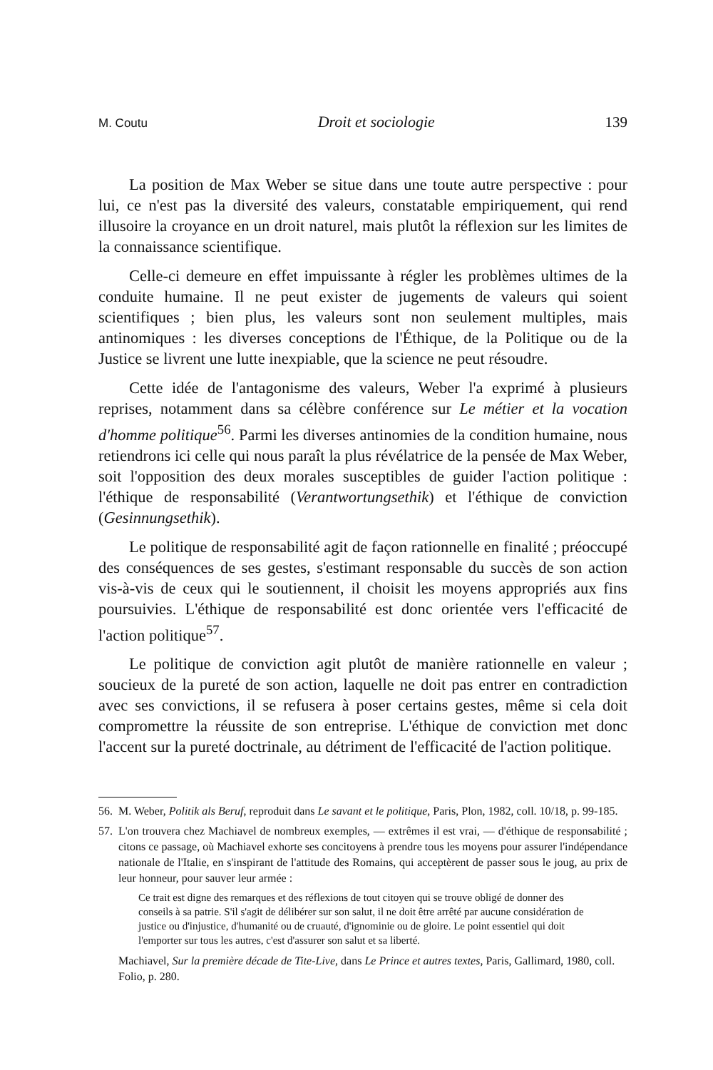M. Coutu Droit et sociologie 139
La position de Max Weber se situe dans une toute autre perspective : pour lui, ce n'est pas la diversité des valeurs, constatable empiriquement, qui rend illusoire la croyance en un droit naturel, mais plutôt la réflexion sur les limites de la connaissance scientifique.
Celle-ci demeure en effet impuissante à régler les problèmes ultimes de la conduite humaine. Il ne peut exister de jugements de valeurs qui soient scientifiques ; bien plus, les valeurs sont non seulement multiples, mais antinomiques : les diverses conceptions de l'Éthique, de la Politique ou de la Justice se livrent une lutte inexpiable, que la science ne peut résoudre.
Cette idée de l'antagonisme des valeurs, Weber l'a exprimé à plusieurs reprises, notamment dans sa célèbre conférence sur Le métier et la vocation d'homme politique<sup>56</sup>. Parmi les diverses antinomies de la condition humaine, nous retiendrons ici celle qui nous paraît la plus révélatrice de la pensée de Max Weber, soit l'opposition des deux morales susceptibles de guider l'action politique : l'éthique de responsabilité (Verantwortungsethik) et l'éthique de conviction (Gesinnungsethik).
Le politique de responsabilité agit de façon rationnelle en finalité ; préoccupé des conséquences de ses gestes, s'estimant responsable du succès de son action vis-à-vis de ceux qui le soutiennent, il choisit les moyens appropriés aux fins poursuivies. L'éthique de responsabilité est donc orientée vers l'efficacité de l'action politique<sup>57</sup>.
Le politique de conviction agit plutôt de manière rationnelle en valeur ; soucieux de la pureté de son action, laquelle ne doit pas entrer en contradiction avec ses convictions, il se refusera à poser certains gestes, même si cela doit compromettre la réussite de son entreprise. L'éthique de conviction met donc l'accent sur la pureté doctrinale, au détriment de l'efficacité de l'action politique.
56. M. Weber, Politik als Beruf, reproduit dans Le savant et le politique, Paris, Plon, 1982, coll. 10/18, p. 99-185.
57. L'on trouvera chez Machiavel de nombreux exemples, — extrêmes il est vrai, — d'éthique de responsabilité ; citons ce passage, où Machiavel exhorte ses concitoyens à prendre tous les moyens pour assurer l'indépendance nationale de l'Italie, en s'inspirant de l'attitude des Romains, qui acceptèrent de passer sous le joug, au prix de leur honneur, pour sauver leur armée :
Ce trait est digne des remarques et des réflexions de tout citoyen qui se trouve obligé de donner des conseils à sa patrie. S'il s'agit de délibérer sur son salut, il ne doit être arrêté par aucune considération de justice ou d'injustice, d'humanité ou de cruauté, d'ignominie ou de gloire. Le point essentiel qui doit l'emporter sur tous les autres, c'est d'assurer son salut et sa liberté.
Machiavel, Sur la première décade de Tite-Live, dans Le Prince et autres textes, Paris, Gallimard, 1980, coll. Folio, p. 280.